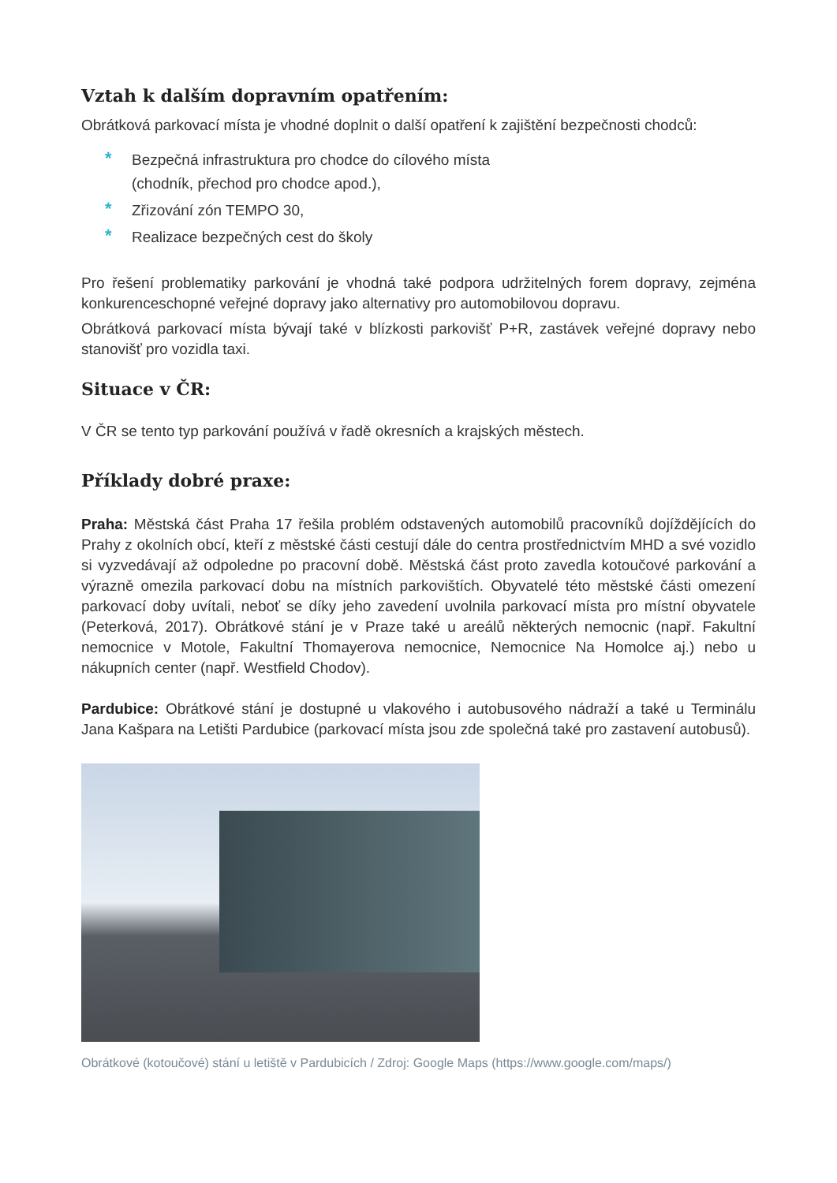Vztah k dalším dopravním opatřením:
Obrátková parkovací místa je vhodné doplnit o další opatření k zajištění bezpečnosti chodců:
* Bezpečná infrastruktura pro chodce do cílového místa
(chodník, přechod pro chodce apod.),
* Zřizování zón TEMPO 30,
* Realizace bezpečných cest do školy
Pro řešení problematiky parkování je vhodná také podpora udržitelných forem dopravy, zejména konkurenceschopné veřejné dopravy jako alternativy pro automobilovou dopravu.
Obrátková parkovací místa bývají také v blízkosti parkovišť P+R, zastávek veřejné dopravy nebo stanovišť pro vozidla taxi.
Situace v ČR:
V ČR se tento typ parkování používá v řadě okresních a krajských městech.
Příklady dobré praxe:
Praha: Městská část Praha 17 řešila problém odstavených automobilů pracovníků dojíždějících do Prahy z okolních obcí, kteří z městské části cestují dále do centra prostřednictvím MHD a své vozidlo si vyzvedávají až odpoledne po pracovní době. Městská část proto zavedla kotoučové parkování a výrazně omezila parkovací dobu na místních parkovištích. Obyvatelé této městské části omezení parkovací doby uvítali, neboť se díky jeho zavedení uvolnila parkovací místa pro místní obyvatele (Peterková, 2017). Obrátkové stání je v Praze také u areálů některých nemocnic (např. Fakultní nemocnice v Motole, Fakultní Thomayerova nemocnice, Nemocnice Na Homolce aj.) nebo u nákupních center (např. Westfield Chodov).
Pardubice: Obrátkové stání je dostupné u vlakového i autobusového nádraží a také u Terminálu Jana Kašpara na Letišti Pardubice (parkovací místa jsou zde společná také pro zastavení autobusů).
Obrátkové (kotoučové) stání u letiště v Pardubicích / Zdroj: Google Maps (https://www.google.com/maps/)